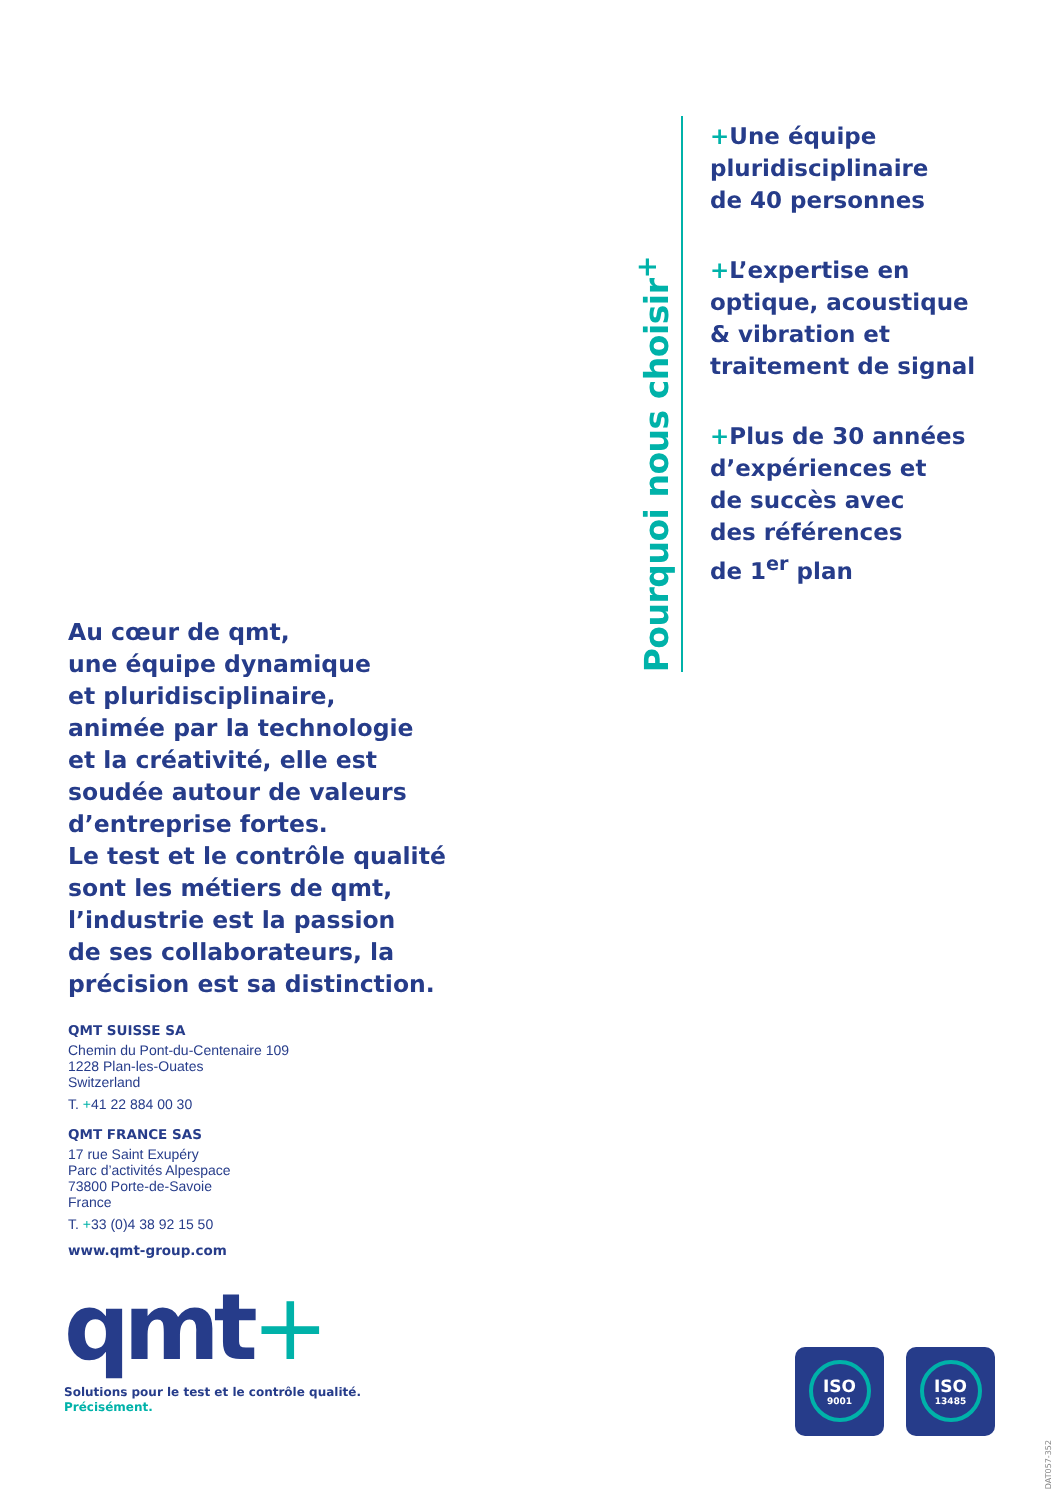Pourquoi nous choisir<sup>+</sup>
+Une équipe
pluridisciplinaire
de 40 personnes
+L’expertise en
optique, acoustique
& vibration et
traitement de signal
+Plus de 30 années
d’expériences et
de succès avec
des références
de 1<sup>er</sup> plan
Au cœur de qmt,
une équipe dynamique
et pluridisciplinaire,
animée par la technologie
et la créativité, elle est
soudée autour de valeurs
d’entreprise fortes.
Le test et le contrôle qualité
sont les métiers de qmt,
l’industrie est la passion
de ses collaborateurs, la
précision est sa distinction.
QMT SUISSE SA
Chemin du Pont-du-Centenaire 109
1228 Plan-les-Ouates
Switzerland
T. +41 22 884 00 30
QMT FRANCE SAS
17 rue Saint Exupéry
Parc d’activités Alpespace
73800 Porte-de-Savoie
France
T. +33 (0)4 38 92 15 50
www.qmt-group.com
qmt+
Solutions pour le test et le contrôle qualité.
Précisément.
ISO
9001
ISO
13485
DAT057-352